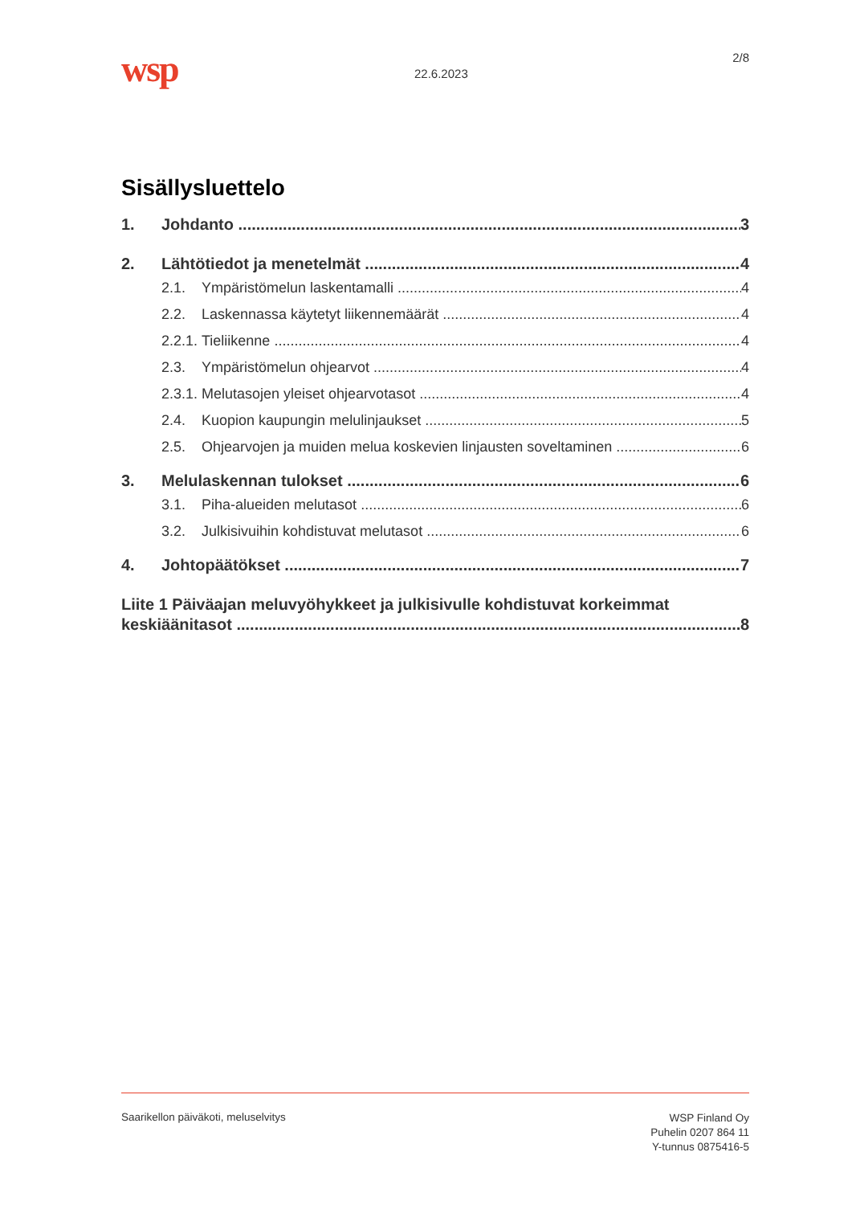wsp 22.6.2023
2/8
Sisällysluettelo
1. Johdanto 3
2. Lähtötiedot ja menetelmät 4
2.1. Ympäristömelun laskentamalli 4
2.2. Laskennassa käytetyt liikennemäärät 4
2.2.1. Tieliikenne 4
2.3. Ympäristömelun ohjearvot 4
2.3.1. Melutasojen yleiset ohjearvotasot 4
2.4. Kuopion kaupungin melulinjaukset 5
2.5. Ohjearvojen ja muiden melua koskevien linjausten soveltaminen 6
3. Melulaskennan tulokset 6
3.1. Piha-alueiden melutasot 6
3.2. Julkisivuihin kohdistuvat melutasot 6
4. Johtopäätökset 7
Liite 1 Päiväajan meluvyöhykkeet ja julkisivulle kohdistuvat korkeimmat
keskiäänitasot 8
Saarikellon päiväkoti, meluselvitys
WSP Finland Oy
Puhelin 0207 864 11
Y-tunnus 0875416-5